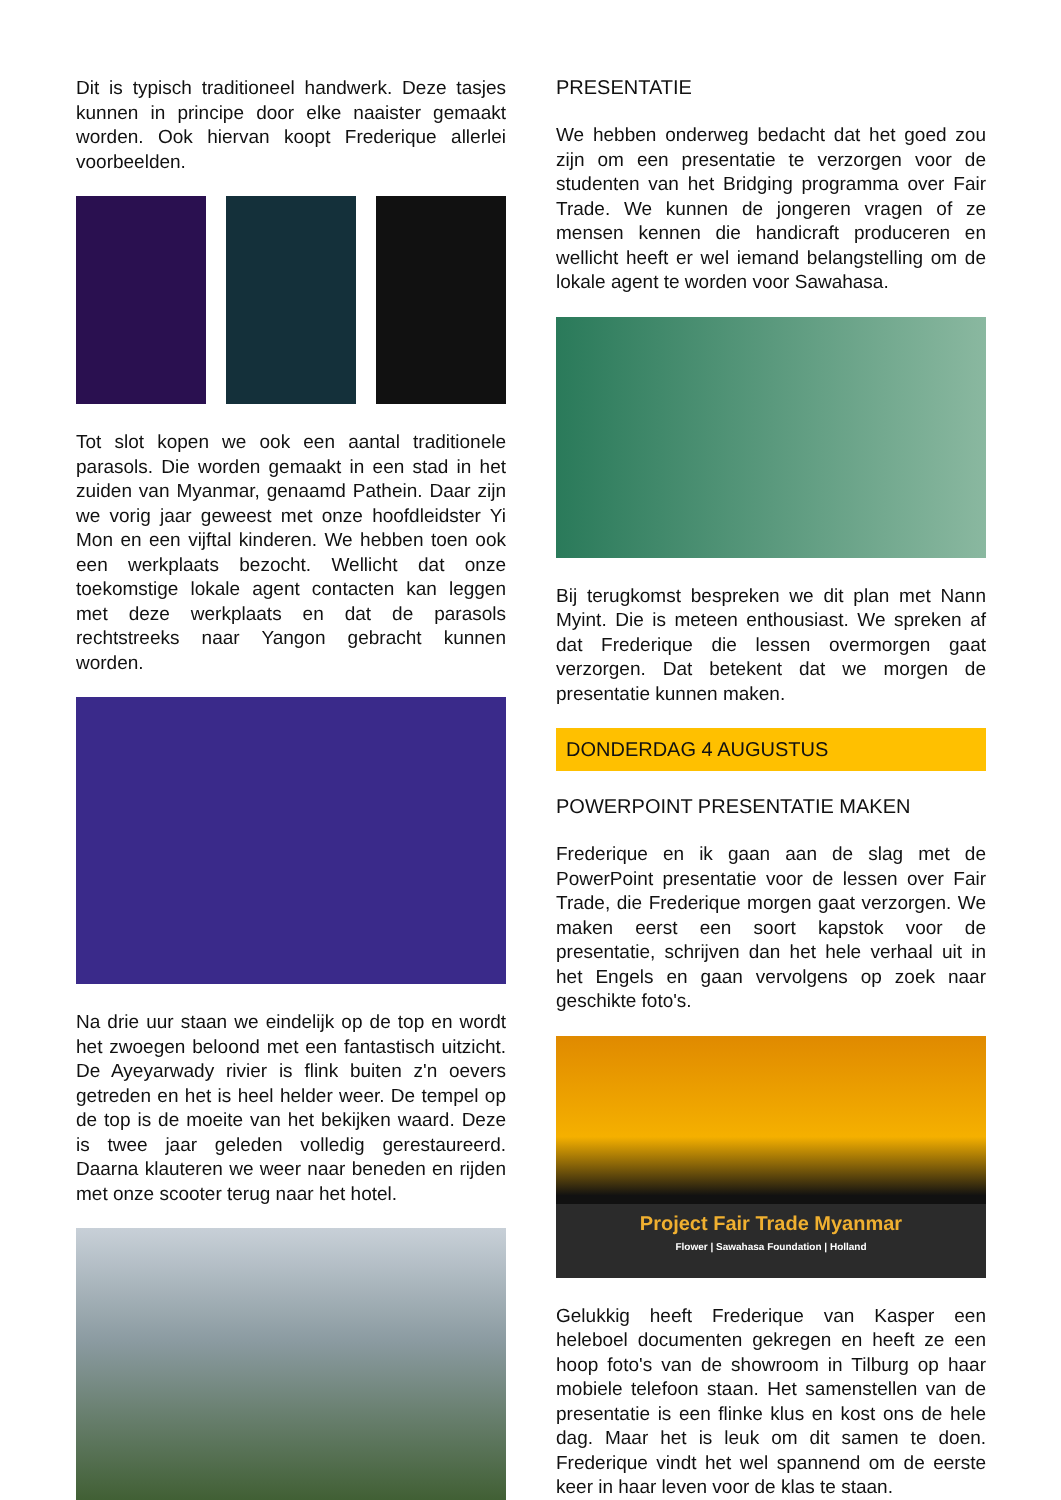Dit is typisch traditioneel handwerk. Deze tasjes kunnen in principe door elke naaister gemaakt worden. Ook hiervan koopt Frederique allerlei voorbeelden.
Tot slot kopen we ook een aantal traditionele parasols. Die worden gemaakt in een stad in het zuiden van Myanmar, genaamd Pathein. Daar zijn we vorig jaar geweest met onze hoofdleidster Yi Mon en een vijftal kinderen. We hebben toen ook een werkplaats bezocht. Wellicht dat onze toekomstige lokale agent contacten kan leggen met deze werkplaats en dat de parasols rechtstreeks naar Yangon gebracht kunnen worden.
Na drie uur staan we eindelijk op de top en wordt het zwoegen beloond met een fantastisch uitzicht. De Ayeyarwady rivier is flink buiten z'n oevers getreden en het is heel helder weer. De tempel op de top is de moeite van het bekijken waard. Deze is twee jaar geleden volledig gerestaureerd. Daarna klauteren we weer naar beneden en rijden met onze scooter terug naar het hotel.
PRESENTATIE
We hebben onderweg bedacht dat het goed zou zijn om een presentatie te verzorgen voor de studenten van het Bridging programma over Fair Trade. We kunnen de jongeren vragen of ze mensen kennen die handicraft produceren en wellicht heeft er wel iemand belangstelling om de lokale agent te worden voor Sawahasa.
Bij terugkomst bespreken we dit plan met Nann Myint. Die is meteen enthousiast. We spreken af dat Frederique die lessen overmorgen gaat verzorgen. Dat betekent dat we morgen de presentatie kunnen maken.
DONDERDAG 4 AUGUSTUS
POWERPOINT PRESENTATIE MAKEN
Frederique en ik gaan aan de slag met de PowerPoint presentatie voor de lessen over Fair Trade, die Frederique morgen gaat verzorgen. We maken eerst een soort kapstok voor de presentatie, schrijven dan het hele verhaal uit in het Engels en gaan vervolgens op zoek naar geschikte foto's.
Project Fair Trade Myanmar
Flower | Sawahasa Foundation | Holland
Gelukkig heeft Frederique van Kasper een heleboel documenten gekregen en heeft ze een hoop foto's van de showroom in Tilburg op haar mobiele telefoon staan. Het samenstellen van de presentatie is een flinke klus en kost ons de hele dag. Maar het is leuk om dit samen te doen. Frederique vindt het wel spannend om de eerste keer in haar leven voor de klas te staan.